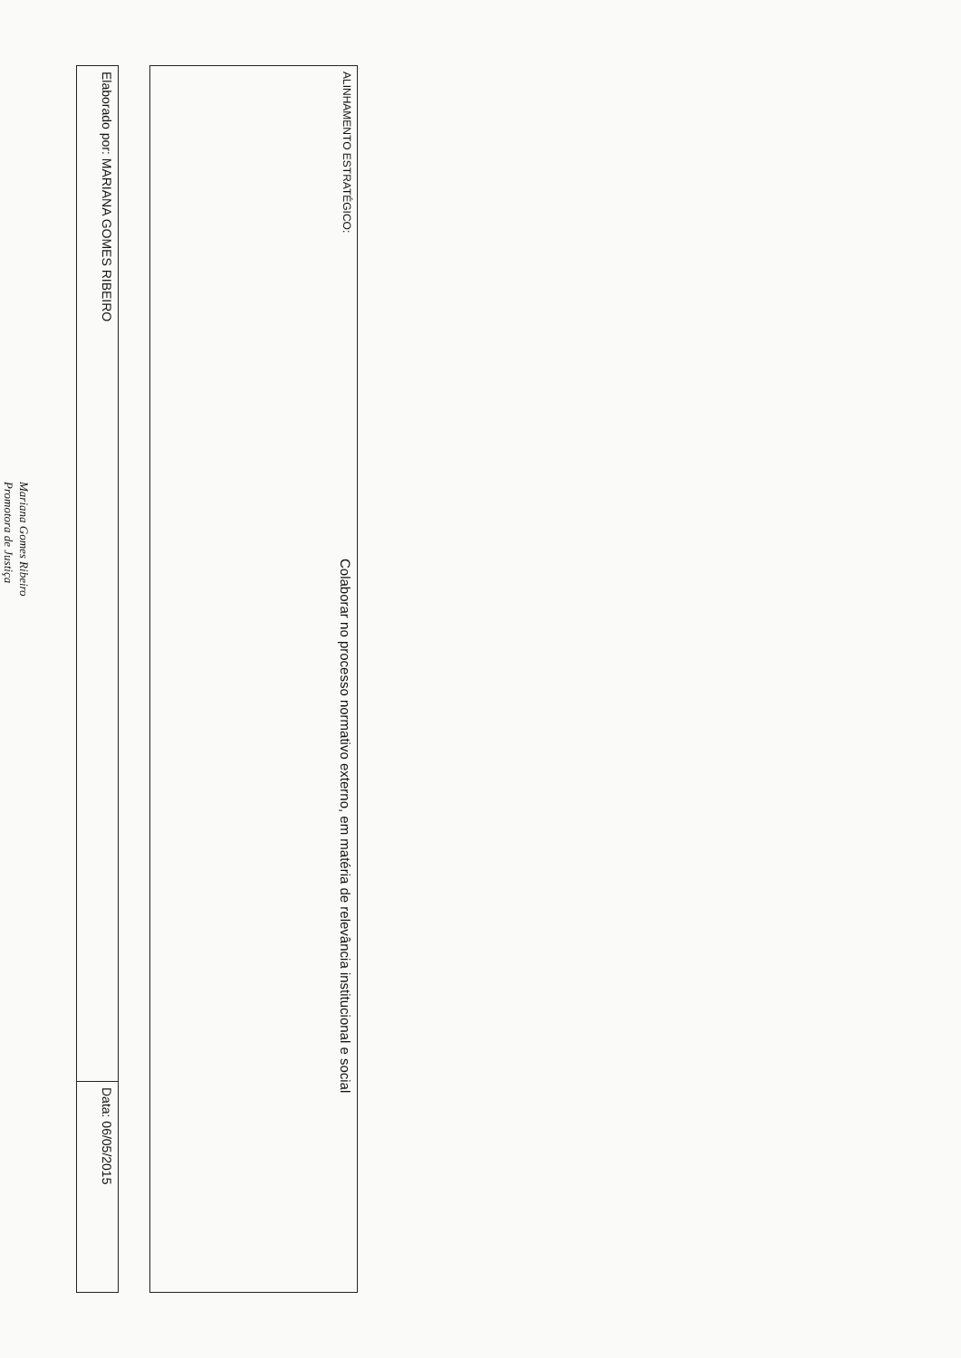| ALINHAMENTO ESTRATÉGICO: | Colaborar no processo normativo externo, em matéria de relevância institucional e social |
| Elaborado por: MARIANA GOMES RIBEIRO | Data: 06/05/2015 |
Mariana Gomes Ribeiro
Promotora de Justiça